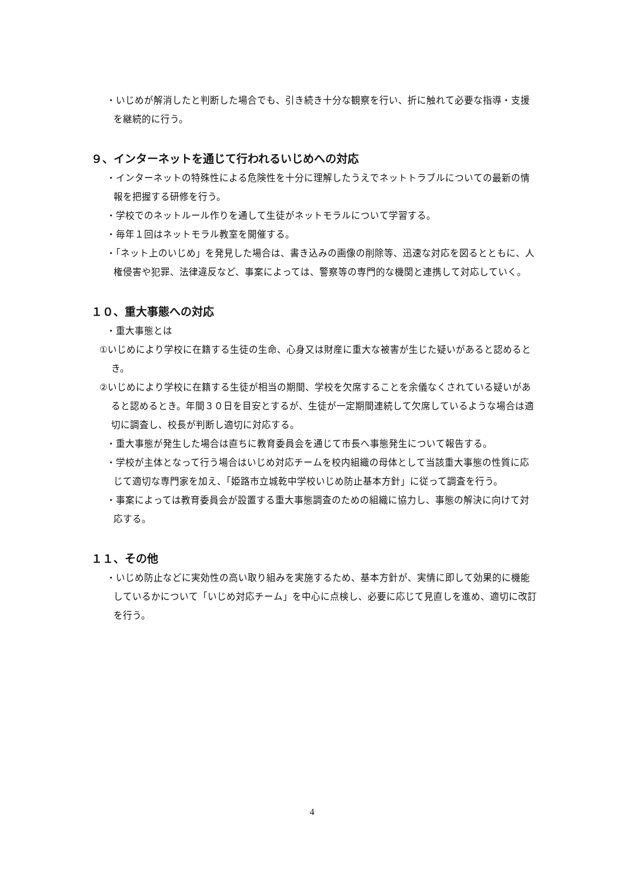・いじめが解消したと判断した場合でも、引き続き十分な観察を行い、折に触れて必要な指導・支援を継続的に行う。
９、インターネットを通じて行われるいじめへの対応
・インターネットの特殊性による危険性を十分に理解したうえでネットトラブルについての最新の情報を把握する研修を行う。
・学校でのネットルール作りを通して生徒がネットモラルについて学習する。
・毎年１回はネットモラル教室を開催する。
・「ネット上のいじめ」を発見した場合は、書き込みの画像の削除等、迅速な対応を図るとともに、人権侵害や犯罪、法律違反など、事案によっては、警察等の専門的な機関と連携して対応していく。
１０、重大事態への対応
・重大事態とは
①いじめにより学校に在籍する生徒の生命、心身又は財産に重大な被害が生じた疑いがあると認めるとき。
②いじめにより学校に在籍する生徒が相当の期間、学校を欠席することを余儀なくされている疑いがあると認めるとき。年間３０日を目安とするが、生徒が一定期間連続して欠席しているような場合は適切に調査し、校長が判断し適切に対応する。
・重大事態が発生した場合は直ちに教育委員会を通じて市長へ事態発生について報告する。
・学校が主体となって行う場合はいじめ対応チームを校内組織の母体として当該重大事態の性質に応じて適切な専門家を加え、「姫路市立城乾中学校いじめ防止基本方針」に従って調査を行う。
・事案によっては教育委員会が設置する重大事態調査のための組織に協力し、事態の解決に向けて対応する。
１１、その他
・いじめ防止などに実効性の高い取り組みを実施するため、基本方針が、実情に即して効果的に機能しているかについて「いじめ対応チーム」を中心に点検し、必要に応じて見直しを進め、適切に改訂を行う。
4